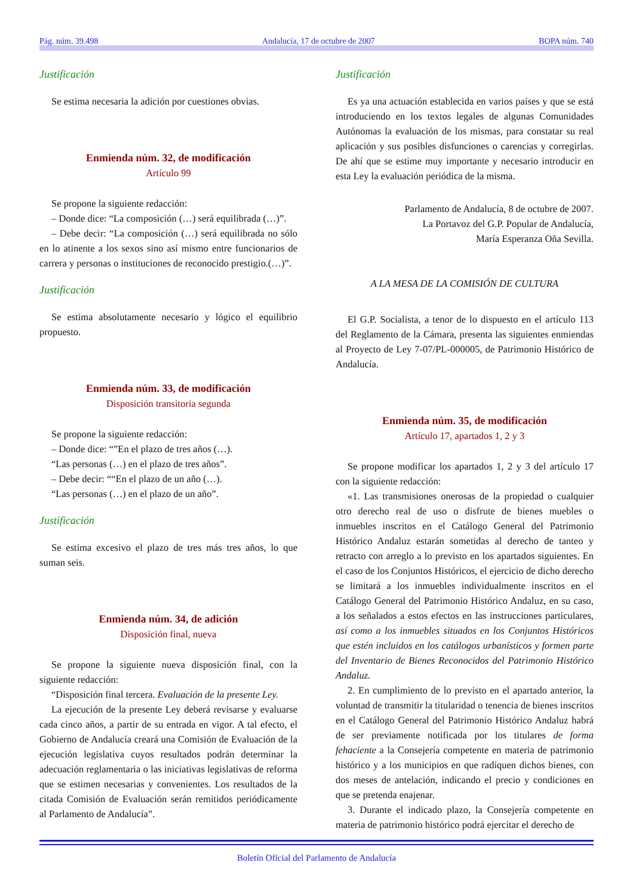Pág. núm. 39.498 Andalucía, 17 de octubre de 2007 BOPA núm. 740
Justificación
Se estima necesaria la adición por cuestiones obvias.
Enmienda núm. 32, de modificación
Artículo 99
Se propone la siguiente redacción:
– Donde dice: “La composición (…) será equilibrada (…)”.
– Debe decir: “La composición (…) será equilibrada no sólo en lo atinente a los sexos sino así mismo entre funcionarios de carrera y personas o instituciones de reconocido prestigio.(…)”.
Justificación
Se estima absolutamente necesario y lógico el equilibrio propuesto.
Enmienda núm. 33, de modificación
Disposición transitoria segunda
Se propone la siguiente redacción:
– Donde dice: “”En el plazo de tres años (…).
“Las personas (…) en el plazo de tres años”.
– Debe decir: ““En el plazo de un año (…).
“Las personas (…) en el plazo de un año”.
Justificación
Se estima excesivo el plazo de tres más tres años, lo que suman seis.
Enmienda núm. 34, de adición
Disposición final, nueva
Se propone la siguiente nueva disposición final, con la siguiente redacción:
“Disposición final tercera. Evaluación de la presente Ley.
La ejecución de la presente Ley deberá revisarse y evaluarse cada cinco años, a partir de su entrada en vigor. A tal efecto, el Gobierno de Andalucía creará una Comisión de Evaluación de la ejecución legislativa cuyos resultados podrán determinar la adecuación reglamentaria o las iniciativas legislativas de reforma que se estimen necesarias y convenientes. Los resultados de la citada Comisión de Evaluación serán remitidos periódicamente al Parlamento de Andalucía”.
Justificación
Es ya una actuación establecida en varios países y que se está introduciendo en los textos legales de algunas Comunidades Autónomas la evaluación de los mismas, para constatar su real aplicación y sus posibles disfunciones o carencias y corregirlas. De ahí que se estime muy importante y necesario introducir en esta Ley la evaluación periódica de la misma.
Parlamento de Andalucía, 8 de octubre de 2007.
La Portavoz del G.P. Popular de Andalucía,
María Esperanza Oña Sevilla.
A LA MESA DE LA COMISIÓN DE CULTURA
El G.P. Socialista, a tenor de lo dispuesto en el artículo 113 del Reglamento de la Cámara, presenta las siguientes enmiendas al Proyecto de Ley 7-07/PL-000005, de Patrimonio Histórico de Andalucía.
Enmienda núm. 35, de modificación
Artículo 17, apartados 1, 2 y 3
Se propone modificar los apartados 1, 2 y 3 del artículo 17 con la siguiente redacción:
«1. Las transmisiones onerosas de la propiedad o cualquier otro derecho real de uso o disfrute de bienes muebles o inmuebles inscritos en el Catálogo General del Patrimonio Histórico Andaluz estarán sometidas al derecho de tanteo y retracto con arreglo a lo previsto en los apartados siguientes. En el caso de los Conjuntos Históricos, el ejercicio de dicho derecho se limitará a los inmuebles individualmente inscritos en el Catálogo General del Patrimonio Histórico Andaluz, en su caso, a los señalados a estos efectos en las instrucciones particulares, así como a los inmuebles situados en los Conjuntos Históricos que estén incluidos en los catálogos urbanísticos y formen parte del Inventario de Bienes Reconocidos del Patrimonio Histórico Andaluz.
2. En cumplimiento de lo previsto en el apartado anterior, la voluntad de transmitir la titularidad o tenencia de bienes inscritos en el Catálogo General del Patrimonio Histórico Andaluz habrá de ser previamente notificada por los titulares de forma fehaciente a la Consejería competente en materia de patrimonio histórico y a los municipios en que radiquen dichos bienes, con dos meses de antelación, indicando el precio y condiciones en que se pretenda enajenar.
3. Durante el indicado plazo, la Consejería competente en materia de patrimonio histórico podrá ejercitar el derecho de
Boletín Oficial del Parlamento de Andalucía